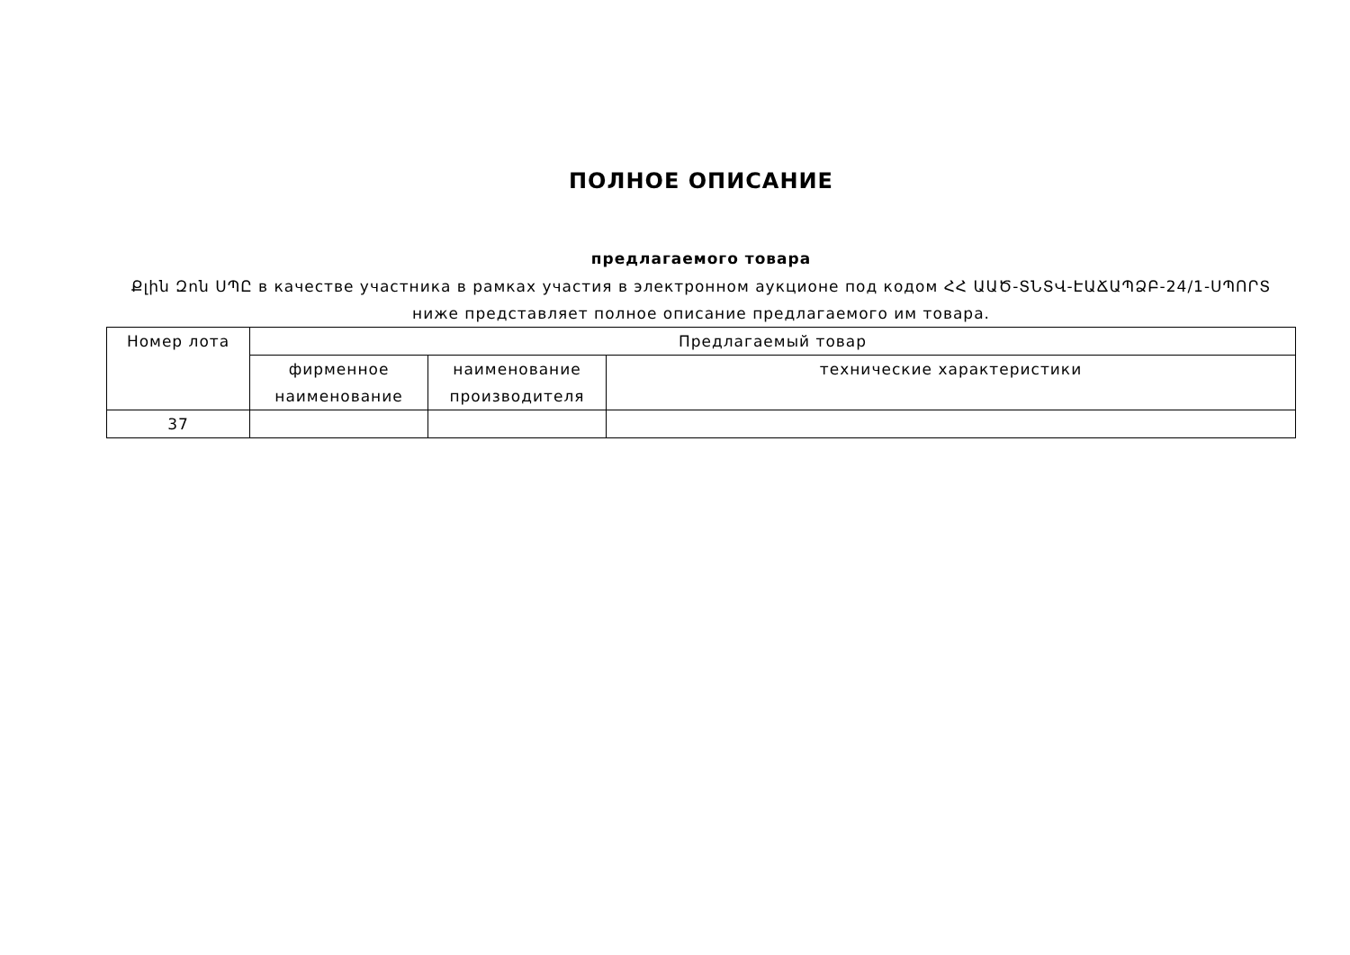ПОЛНОЕ ОПИСАНИЕ
предлагаемого товара
Քլին Զոն ՍՊԸ в качестве участника в рамках участия в электронном аукционе под кодом ՀՀ ԱԱԾ-ՏՆՏՎ-ԷԱՃԱՊՁԲ-24/1-ՍՊՈՐՏ ниже представляет полное описание предлагаемого им товара.
| Номер лота | Предлагаемый товар | | |
| --- | --- | --- | --- |
| | фирменное наименование | наименование производителя | технические характеристики |
| 37 | | | |